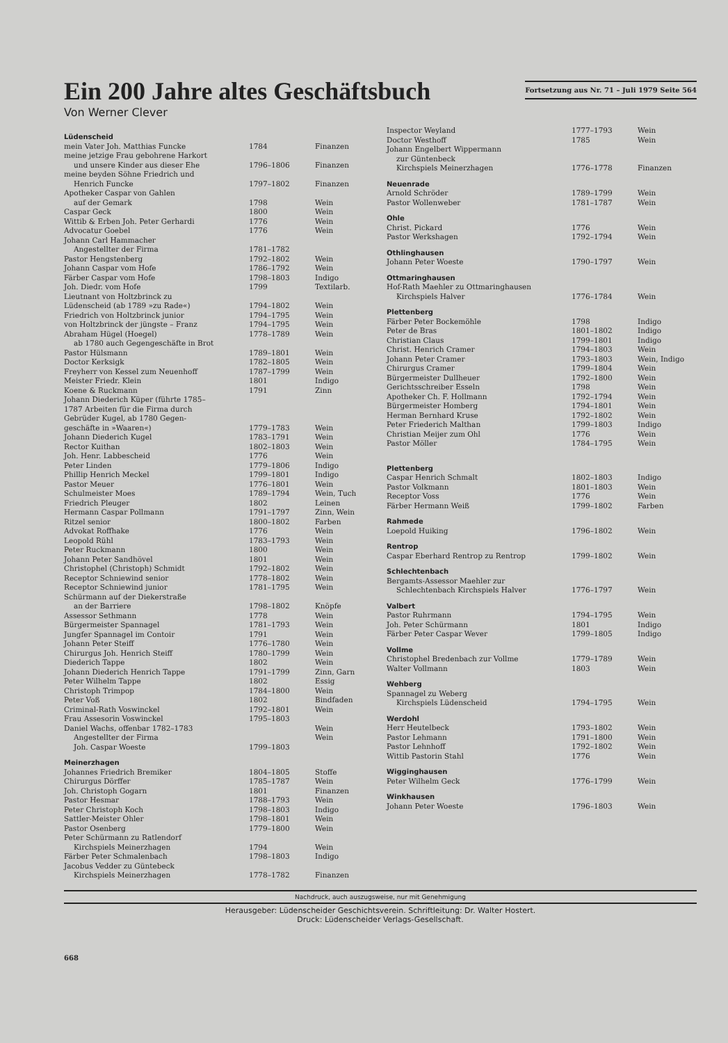Ein 200 Jahre altes Geschäftsbuch
Von Werner Clever
Fortsetzung aus Nr. 71 – Juli 1979 Seite 564
| Lüdenscheid | | |
| mein Vater Joh. Matthias Funcke | 1784 | Finanzen |
| meine jetzige Frau gebohrene Harkort und unsere Kinder aus dieser Ehe | 1796–1806 | Finanzen |
| meine beyden Söhne Friedrich und Henrich Funcke | 1797–1802 | Finanzen |
| Apotheker Caspar von Gahlen auf der Gemark | 1798 | Wein |
| Caspar Geck | 1800 | Wein |
| Wittib & Erben Joh. Peter Gerhardi | 1776 | Wein |
| Advocatur Goebel | 1776 | Wein |
| Johann Carl Hammacher Angestellter der Firma | 1781–1782 | |
| Pastor Hengstenberg | 1792–1802 | Wein |
| Johann Caspar vom Hofe | 1786–1792 | Wein |
| Färber Caspar vom Hofe | 1798–1803 | Indigo |
| Joh. Diedr. vom Hofe | 1799 | Textilarb. |
| Lieutnant von Holtzbrinck zu Lüdenscheid (ab 1789 »zu Rade«) | 1794–1802 | Wein |
| Friedrich von Holtzbrinck junior | 1794–1795 | Wein |
| von Holtzbrinck der jüngste – Franz | 1794–1795 | Wein |
| Abraham Hügel (Hoegel) | 1778–1789 | Wein |
| ab 1780 auch Gegengeschäfte in Brot | | |
| Pastor Hülsmann | 1789–1801 | Wein |
| Doctor Kerksigk | 1782–1805 | Wein |
| Freyherr von Kessel zum Neuenhoff | 1787–1799 | Wein |
| Meister Friedr. Klein | 1801 | Indigo |
| Koene & Ruckmann | 1791 | Zinn |
| Johann Diederich Küper (führte 1785– 1787 Arbeiten für die Firma durch Gebrüder Kugel, ab 1780 Gegen- geschäfte in »Waaren«) | 1779–1783 | Wein |
| Johann Diederich Kugel | 1783–1791 | Wein |
| Rector Kuithan | 1802–1803 | Wein |
| Joh. Henr. Labbescheid | 1776 | Wein |
| Peter Linden | 1779–1806 | Indigo |
| Phillip Henrich Meckel | 1799–1801 | Indigo |
| Pastor Meuer | 1776–1801 | Wein |
| Schulmeister Moes | 1789–1794 | Wein, Tuch |
| Friedrich Pleuger | 1802 | Leinen |
| Hermann Caspar Pollmann | 1791–1797 | Zinn, Wein |
| Ritzel senior | 1800–1802 | Farben |
| Advokat Roffhake | 1776 | Wein |
| Leopold Rühl | 1783–1793 | Wein |
| Peter Ruckmann | 1800 | Wein |
| Johann Peter Sandhövel | 1801 | Wein |
| Christophel (Christoph) Schmidt | 1792–1802 | Wein |
| Receptor Schniewind senior | 1778–1802 | Wein |
| Receptor Schniewind junior | 1781–1795 | Wein |
| Schürmann auf der Diekerstraße an der Barriere | 1798–1802 | Knöpfe |
| Assessor Sethmann | 1778 | Wein |
| Bürgermeister Spannagel | 1781–1793 | Wein |
| Jungfer Spannagel im Contoir | 1791 | Wein |
| Johann Peter Steiff | 1776–1780 | Wein |
| Chirurgus Joh. Henrich Steiff | 1780–1799 | Wein |
| Diederich Tappe | 1802 | Wein |
| Johann Diederich Henrich Tappe | 1791–1799 | Zinn, Garn |
| Peter Wilhelm Tappe | 1802 | Essig |
| Christoph Trimpop | 1784–1800 | Wein |
| Peter Voß | 1802 | Bindfaden |
| Criminal-Rath Voswinckel | 1792–1801 | Wein |
| Frau Assesorin Voswinckel | 1795–1803 | |
| Daniel Wachs, offenbar 1782–1783 | | Wein |
| Angestellter der Firma | | Wein |
| Joh. Caspar Woeste | 1799–1803 | |
| Meinerzhagen | | |
| Johannes Friedrich Bremiker | 1804–1805 | Stoffe |
| Chirurgus Dörffer | 1785–1787 | Wein |
| Joh. Christoph Gogarn | 1801 | Finanzen |
| Pastor Hesmar | 1788–1793 | Wein |
| Peter Christoph Koch | 1798–1803 | Indigo |
| Sattler-Meister Ohler | 1798–1801 | Wein |
| Pastor Osenberg | 1779–1800 | Wein |
| Peter Schürmann zu Ratlendorf Kirchspiels Meinerzhagen | 1794 | Wein |
| Färber Peter Schmalenbach | 1798–1803 | Indigo |
| Jacobus Vedder zu Güntebeck Kirchspiels Meinerzhagen | 1778–1782 | Finanzen |
| Inspector Weyland | 1777–1793 | Wein |
| Doctor Westhoff | 1785 | Wein |
| Johann Engelbert Wippermann zur Güntenbeck Kirchspiels Meinerzhagen | 1776–1778 | Finanzen |
| Neuenrade | | |
| Arnold Schröder | 1789–1799 | Wein |
| Pastor Wollenweber | 1781–1787 | Wein |
| Ohle | | |
| Christ. Pickard | 1776 | Wein |
| Pastor Werkshagen | 1792–1794 | Wein |
| Othlinghausen | | |
| Johann Peter Woeste | 1790–1797 | Wein |
| Ottmaringhausen | | |
| Hof-Rath Maehler zu Ottmaringhausen | | |
| Kirchspiels Halver | 1776–1784 | Wein |
| Plettenberg | | |
| Färber Peter Bockemöhle | 1798 | Indigo |
| Peter de Bras | 1801–1802 | Indigo |
| Christian Claus | 1799–1801 | Indigo |
| Christ. Henrich Cramer | 1794–1803 | Wein |
| Johann Peter Cramer | 1793–1803 | Wein, Indigo |
| Chirurgus Cramer | 1799–1804 | Wein |
| Bürgermeister Dullheuer | 1792–1800 | Wein |
| Gerichtsschreiber Esseln | 1798 | Wein |
| Apotheker Ch. F. Hollmann | 1792–1794 | Wein |
| Bürgermeister Homberg | 1794–1801 | Wein |
| Herman Bernhard Kruse | 1792–1802 | Wein |
| Peter Friederich Malthan | 1799–1803 | Indigo |
| Christian Meijer zum Ohl | 1776 | Wein |
| Pastor Möller | 1784–1795 | Wein |
| Plettenberg | | |
| Caspar Henrich Schmalt | 1802–1803 | Indigo |
| Pastor Volkmann | 1801–1803 | Wein |
| Receptor Voss | 1776 | Wein |
| Färber Hermann Weiß | 1799–1802 | Farben |
| Rahmede | | |
| Loepold Huiking | 1796–1802 | Wein |
| Rentrop | | |
| Caspar Eberhard Rentrop zu Rentrop | 1799–1802 | Wein |
| Schlechtenbach | | |
| Bergamts-Assessor Maehler zur Schlechtenbach Kirchspiels Halver | 1776–1797 | Wein |
| Valbert | | |
| Pastor Ruhrmann | 1794–1795 | Wein |
| Joh. Peter Schürmann | 1801 | Indigo |
| Färber Peter Caspar Wever | 1799–1805 | Indigo |
| Vollme | | |
| Christophel Bredenbach zur Vollme | 1779–1789 | Wein |
| Walter Vollmann | 1803 | Wein |
| Wehberg | | |
| Spannagel zu Weberg Kirchspiels Lüdenscheid | 1794–1795 | Wein |
| Werdohl | | |
| Herr Heutelbeck | 1793–1802 | Wein |
| Pastor Lehmann | 1791–1800 | Wein |
| Pastor Lehnhoff | 1792–1802 | Wein |
| Wittib Pastorin Stahl | 1776 | Wein |
| Wigginghausen | | |
| Peter Wilhelm Geck | 1776–1799 | Wein |
| Winkhausen | | |
| Johann Peter Woeste | 1796–1803 | Wein |
Nachdruck, auch auszugsweise, nur mit Genehmigung
Herausgeber: Lüdenscheider Geschichtsverein. Schriftleitung: Dr. Walter Hostert.
Druck: Lüdenscheider Verlags-Gesellschaft.
668